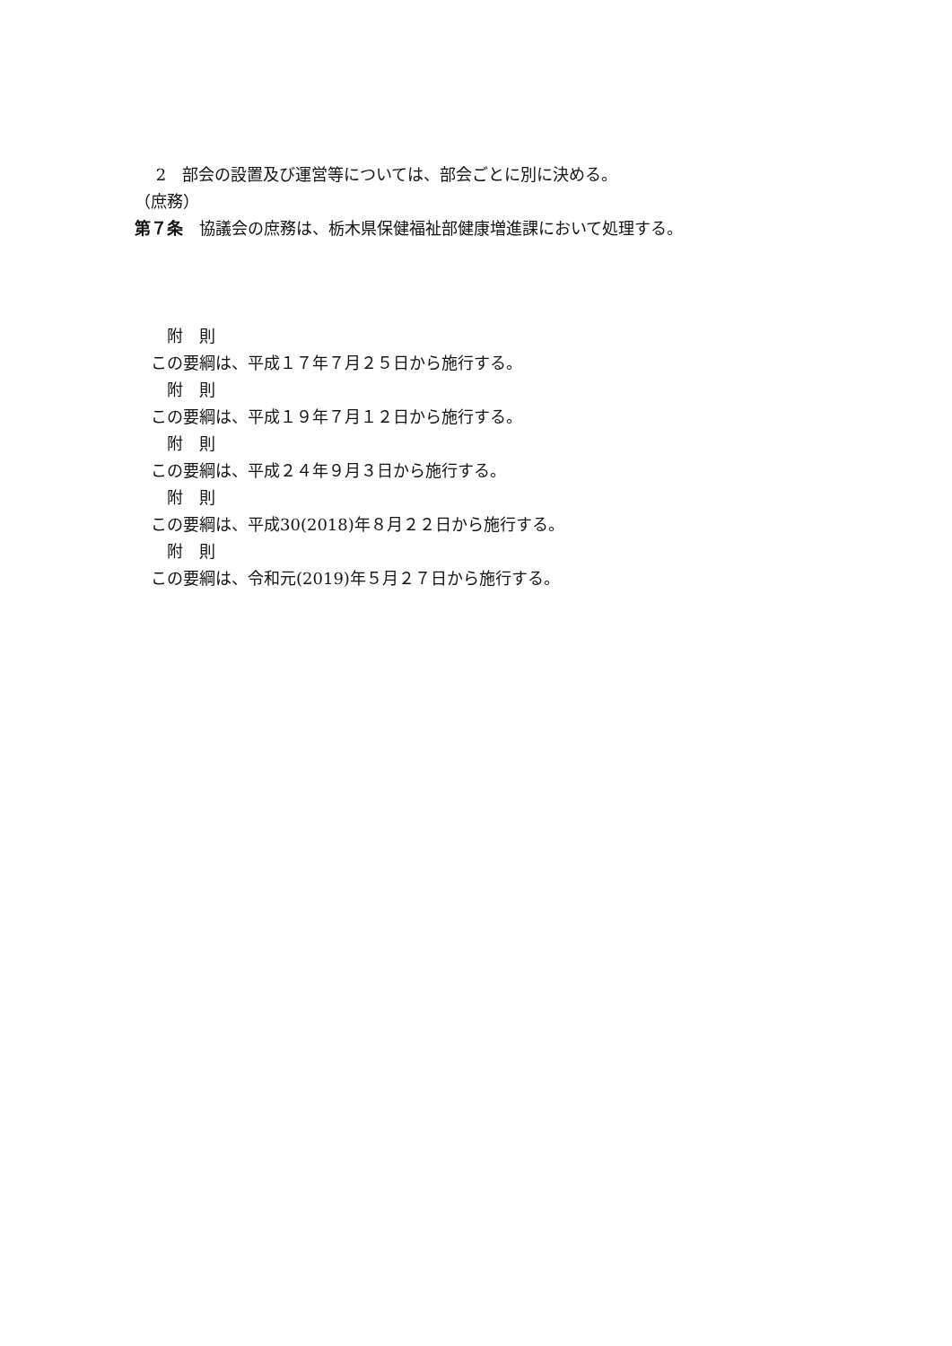2　部会の設置及び運営等については、部会ごとに別に決める。
（庶務）
第７条　協議会の庶務は、栃木県保健福祉部健康増進課において処理する。
　　附　則
　この要綱は、平成１７年７月２５日から施行する。
　　附　則
　この要綱は、平成１９年７月１２日から施行する。
　　附　則
　この要綱は、平成２４年９月３日から施行する。
　　附　則
　この要綱は、平成30(2018)年８月２２日から施行する。
　　附　則
　この要綱は、令和元(2019)年５月２７日から施行する。